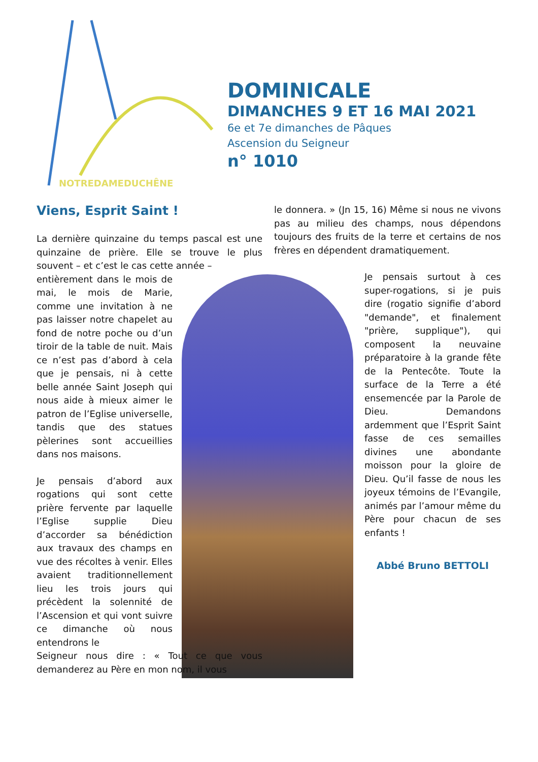NOTREDAMEDUCHÊNE
DOMINICALE
DIMANCHES 9 ET 16 MAI 2021
6e et 7e dimanches de Pâques
Ascension du Seigneur
n° 1010
Viens, Esprit Saint !
La dernière quinzaine du temps pascal est une quinzaine de prière. Elle se trouve le plus souvent – et c’est le cas cette année –
entièrement dans le mois de mai, le mois de Marie, comme une invitation à ne pas laisser notre chapelet au fond de notre poche ou d’un tiroir de la table de nuit. Mais ce n’est pas d’abord à cela que je pensais, ni à cette belle année Saint Joseph qui nous aide à mieux aimer le patron de l’Eglise universelle, tandis que des statues pèlerines sont accueillies dans nos maisons.
Je pensais d’abord aux rogations qui sont cette prière fervente par laquelle l’Eglise supplie Dieu d’accorder sa bénédiction aux travaux des champs en vue des récoltes à venir. Elles avaient traditionnellement lieu les trois jours qui précèdent la solennité de l’Ascension et qui vont suivre ce dimanche où nous entendrons le
Seigneur nous dire : « Tout ce que vous demanderez au Père en mon nom, il vous
le donnera. » (Jn 15, 16) Même si nous ne vivons pas au milieu des champs, nous dépendons toujours des fruits de la terre et certains de nos frères en dépendent dramatiquement.
Je pensais surtout à ces super-rogations, si je puis dire (rogatio signifie d’abord "demande", et finalement "prière, supplique"), qui composent la neuvaine préparatoire à la grande fête de la Pentecôte. Toute la surface de la Terre a été ensemencée par la Parole de Dieu. Demandons ardemment que l’Esprit Saint fasse de ces semailles divines une abondante moisson pour la gloire de Dieu. Qu’il fasse de nous les joyeux témoins de l’Evangile, animés par l’amour même du Père pour chacun de ses enfants !
Abbé Bruno BETTOLI